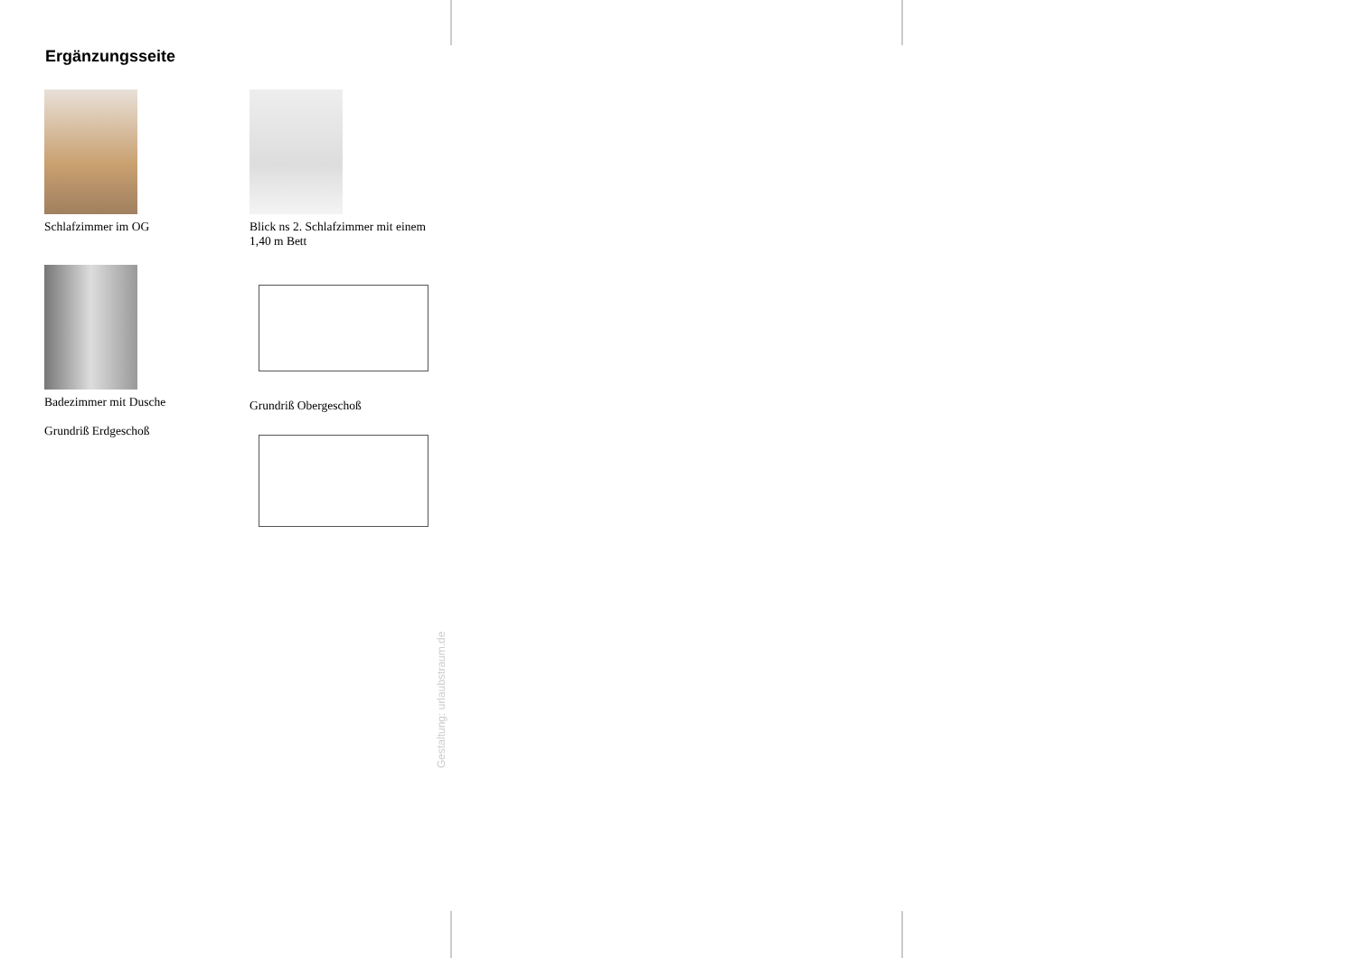Ergänzungsseite
Schlafzimmer im OG
Blick ns 2. Schlafzimmer mit einem 1,40 m Bett
Badezimmer mit Dusche
Grundriß Erdgeschoß
Grundriß Obergeschoß
Gestaltung: urlaubstraum.de